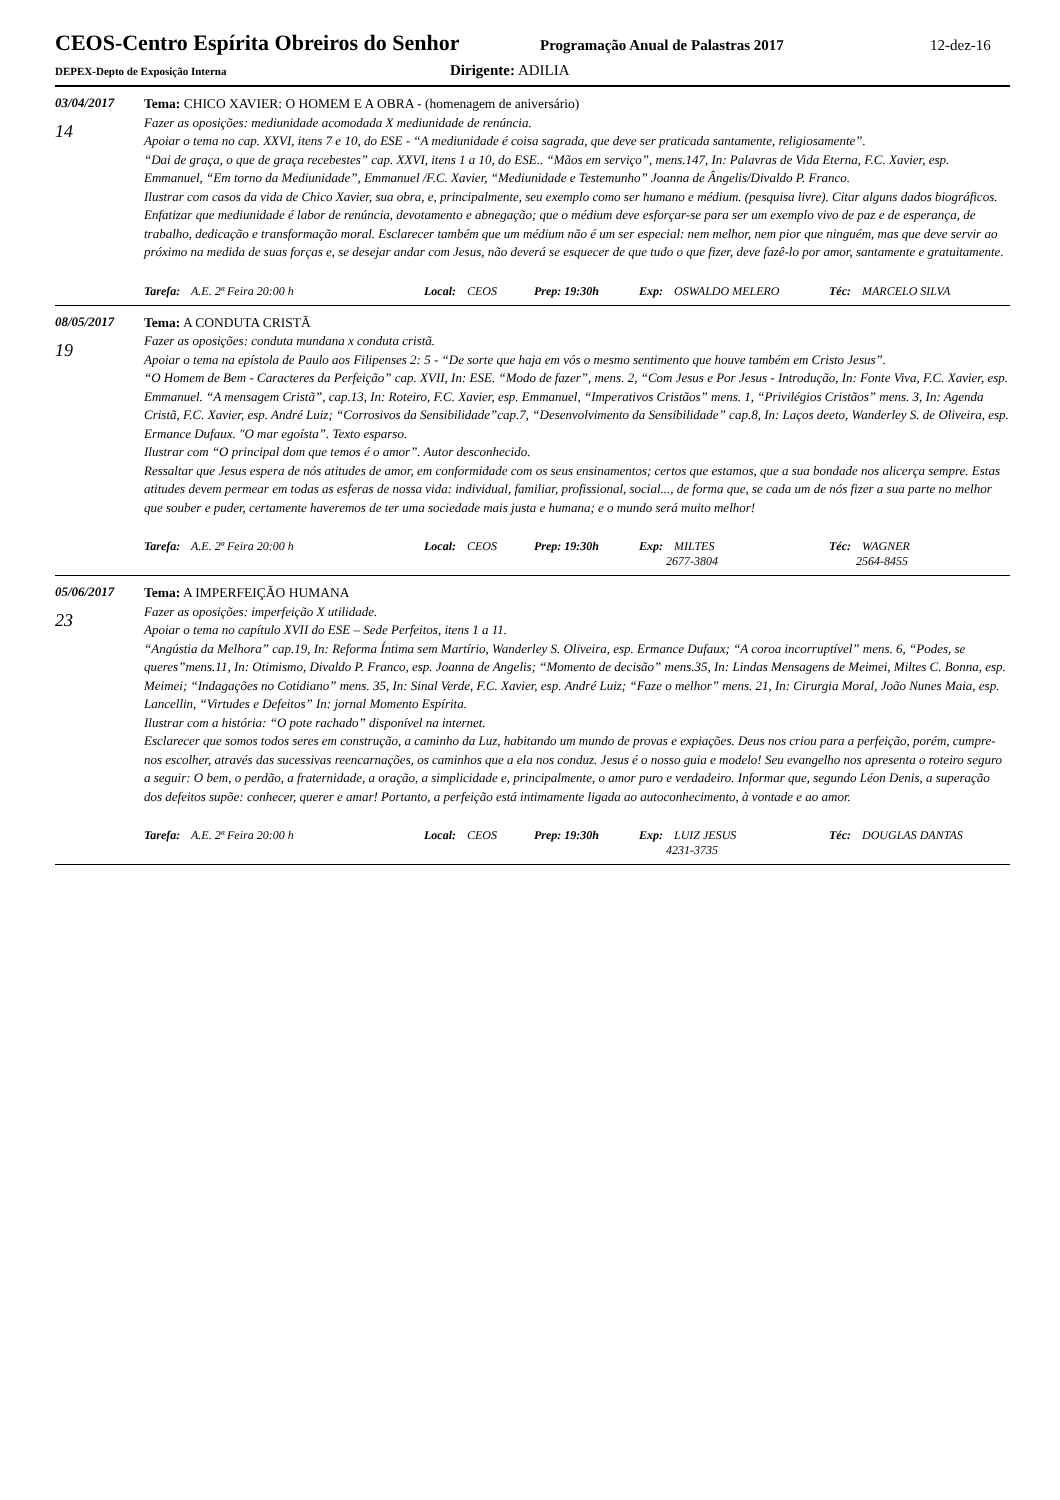CEOS-Centro Espírita Obreiros do Senhor
Programação Anual de Palastras 2017 12-dez-16
DEPEX-Depto de Exposição Interna
Dirigente: ADILIA
03/04/2017
14
Tema: CHICO XAVIER: O HOMEM E A OBRA - (homenagem de aniversário)
Fazer as oposições: mediunidade acomodada X mediunidade de renúncia.
Apoiar o tema no cap. XXVI, itens 7 e 10, do ESE - “A mediunidade é coisa sagrada, que deve ser praticada santamente, religiosamente”.
“Dai de graça, o que de graça recebestes” cap. XXVI, itens 1 a 10, do ESE.. “Mãos em serviço”, mens.147, In: Palavras de Vida Eterna, F.C. Xavier, esp. Emmanuel, “Em torno da Mediunidade”, Emmanuel /F.C. Xavier, “Mediunidade e Testemunho” Joanna de Ângelis/Divaldo P. Franco.
Ilustrar com casos da vida de Chico Xavier, sua obra, e, principalmente, seu exemplo como ser humano e médium. (pesquisa livre). Citar alguns dados biográficos.
Enfatizar que mediunidade é labor de renúncia, devotamento e abnegação; que o médium deve esforçar-se para ser um exemplo vivo de paz e de esperança, de trabalho, dedicação e transformação moral. Esclarecer também que um médium não é um ser especial: nem melhor, nem pior que ninguém, mas que deve servir ao próximo na medida de suas forças e, se desejar andar com Jesus, não deverá se esquecer de que tudo o que fizer, deve fazê-lo por amor, santamente e gratuitamente.
Tarefa: A.E. 2ª Feira 20:00 h Local: CEOS Prep: 19:30h Exp: OSWALDO MELERO Téc: MARCELO SILVA
08/05/2017
19
Tema: A CONDUTA CRISTÃ
Fazer as oposições: conduta mundana x conduta cristã.
Apoiar o tema na epístola de Paulo aos Filipenses 2: 5 - “De sorte que haja em vós o mesmo sentimento que houve também em Cristo Jesus”.
“O Homem de Bem - Caracteres da Perfeição” cap. XVII, In: ESE. “Modo de fazer”, mens. 2, “Com Jesus e Por Jesus - Introdução, In: Fonte Viva, F.C. Xavier, esp. Emmanuel. “A mensagem Cristã”, cap.13, In: Roteiro, F.C. Xavier, esp. Emmanuel, “Imperativos Cristãos” mens. 1, “Privilégios Cristãos” mens. 3, In: Agenda Cristã, F.C. Xavier, esp. André Luiz; “Corrosivos da Sensibilidade”cap.7, “Desenvolvimento da Sensibilidade” cap.8, In: Laços deeto, Wanderley S. de Oliveira, esp. Ermance Dufaux. "O mar egoísta”. Texto esparso.
Ilustrar com “O principal dom que temos é o amor”. Autor desconhecido.
Ressaltar que Jesus espera de nós atitudes de amor, em conformidade com os seus ensinamentos; certos que estamos, que a sua bondade nos alicerça sempre. Estas atitudes devem permear em todas as esferas de nossa vida: individual, familiar, profissional, social..., de forma que, se cada um de nós fizer a sua parte no melhor que souber e puder, certamente haveremos de ter uma sociedade mais justa e humana; e o mundo será muito melhor!
Tarefa: A.E. 2ª Feira 20:00 h Local: CEOS Prep: 19:30h Exp: MILTES
2677-3804 Téc: WAGNER
2564-8455
05/06/2017
23
Tema: A IMPERFEIÇÃO HUMANA
Fazer as oposições: imperfeição X utilidade.
Apoiar o tema no capítulo XVII do ESE – Sede Perfeitos, itens 1 a 11.
“Angústia da Melhora” cap.19, In: Reforma Íntima sem Martírio, Wanderley S. Oliveira, esp. Ermance Dufaux; “A coroa incorruptível” mens. 6, “Podes, se queres”mens.11, In: Otimismo, Divaldo P. Franco, esp. Joanna de Angelis; “Momento de decisão” mens.35, In: Lindas Mensagens de Meimei, Miltes C. Bonna, esp. Meimei; “Indagações no Cotidiano” mens. 35, In: Sinal Verde, F.C. Xavier, esp. André Luiz; “Faze o melhor” mens. 21, In: Cirurgia Moral, João Nunes Maia, esp. Lancellin, “Virtudes e Defeitos” In: jornal Momento Espírita.
Ilustrar com a história: “O pote rachado” disponível na internet.
Esclarecer que somos todos seres em construção, a caminho da Luz, habitando um mundo de provas e expiações. Deus nos criou para a perfeição, porém, cumpre-nos escolher, através das sucessivas reencarnações, os caminhos que a ela nos conduz. Jesus é o nosso guia e modelo! Seu evangelho nos apresenta o roteiro seguro a seguir: O bem, o perdão, a fraternidade, a oração, a simplicidade e, principalmente, o amor puro e verdadeiro. Informar que, segundo Léon Denis, a superação dos defeitos supõe: conhecer, querer e amar! Portanto, a perfeição está intimamente ligada ao autoconhecimento, à vontade e ao amor.
Tarefa: A.E. 2ª Feira 20:00 h Local: CEOS Prep: 19:30h Exp: LUIZ JESUS
4231-3735 Téc: DOUGLAS DANTAS